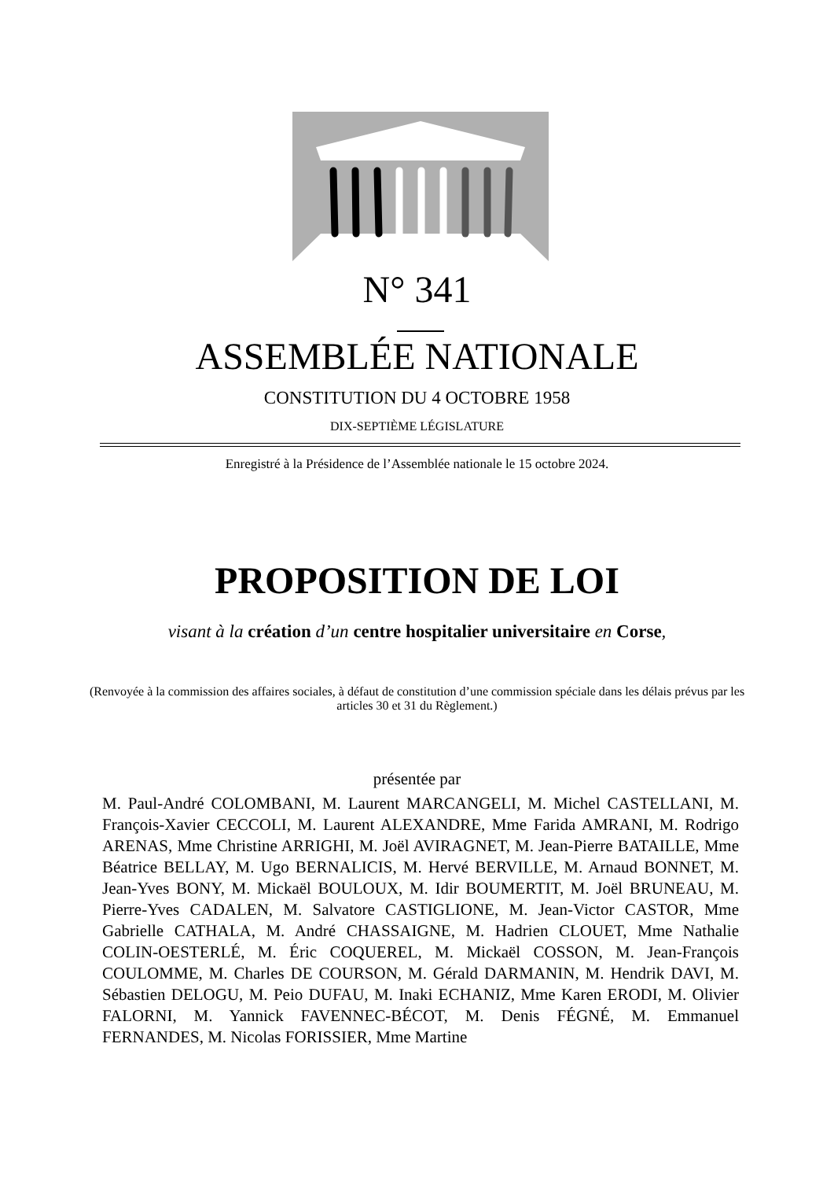N° 341
ASSEMBLÉE NATIONALE
CONSTITUTION DU 4 OCTOBRE 1958
DIX-SEPTIÈME LÉGISLATURE
Enregistré à la Présidence de l’Assemblée nationale le 15 octobre 2024.
PROPOSITION DE LOI
visant à la création d’un centre hospitalier universitaire en Corse,
(Renvoyée à la commission des affaires sociales, à défaut de constitution d’une commission spéciale dans les délais prévus par les articles 30 et 31 du Règlement.)
présentée par
M. Paul-André COLOMBANI, M. Laurent MARCANGELI, M. Michel CASTELLANI, M. François-Xavier CECCOLI, M. Laurent ALEXANDRE, Mme Farida AMRANI, M. Rodrigo ARENAS, Mme Christine ARRIGHI, M. Joël AVIRAGNET, M. Jean-Pierre BATAILLE, Mme Béatrice BELLAY, M. Ugo BERNALICIS, M. Hervé BERVILLE, M. Arnaud BONNET, M. Jean-Yves BONY, M. Mickaël BOULOUX, M. Idir BOUMERTIT, M. Joël BRUNEAU, M. Pierre-Yves CADALEN, M. Salvatore CASTIGLIONE, M. Jean-Victor CASTOR, Mme Gabrielle CATHALA, M. André CHASSAIGNE, M. Hadrien CLOUET, Mme Nathalie COLIN-OESTERLÉ, M. Éric COQUEREL, M. Mickaël COSSON, M. Jean-François COULOMME, M. Charles DE COURSON, M. Gérald DARMANIN, M. Hendrik DAVI, M. Sébastien DELOGU, M. Peio DUFAU, M. Inaki ECHANIZ, Mme Karen ERODI, M. Olivier FALORNI, M. Yannick FAVENNEC-BÉCOT, M. Denis FÉGNÉ, M. Emmanuel FERNANDES, M. Nicolas FORISSIER, Mme Martine